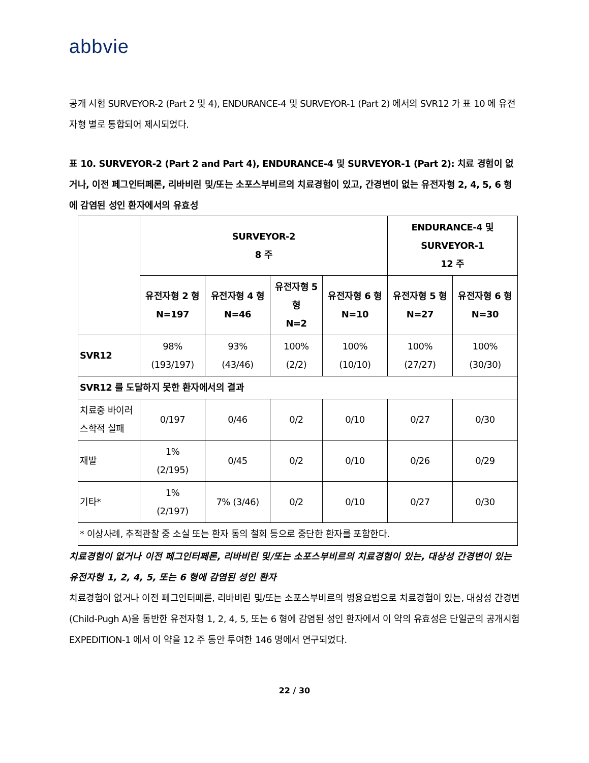abbvie
공개 시험 SURVEYOR-2 (Part 2 및 4), ENDURANCE-4 및 SURVEYOR-1 (Part 2) 에서의 SVR12 가 표 10 에 유전자형 별로 통합되어 제시되었다.
표 10. SURVEYOR-2 (Part 2 and Part 4), ENDURANCE-4 및 SURVEYOR-1 (Part 2): 치료 경험이 없거나, 이전 페그인터페론, 리바비린 및/또는 소포스부비르의 치료경험이 있고, 간경변이 없는 유전자형 2, 4, 5, 6 형에 감염된 성인 환자에서의 유효성
| | SURVEYOR-2 8 주 | | | | ENDURANCE-4 및 SURVEYOR-1 12 주 | |
| --- | --- | --- | --- | --- | --- | --- |
| | 유전자형 2 형 N=197 | 유전자형 4 형 N=46 | 유전자형 5 형 N=2 | 유전자형 6 형 N=10 | 유전자형 5 형 N=27 | 유전자형 6 형 N=30 |
| SVR12 | 98% (193/197) | 93% (43/46) | 100% (2/2) | 100% (10/10) | 100% (27/27) | 100% (30/30) |
| SVR12 를 도달하지 못한 환자에서의 결과 | | | | | | |
| 치료중 바이러스학적 실패 | 0/197 | 0/46 | 0/2 | 0/10 | 0/27 | 0/30 |
| 재발 | 1% (2/195) | 0/45 | 0/2 | 0/10 | 0/26 | 0/29 |
| 기타* | 1% (2/197) | 7% (3/46) | 0/2 | 0/10 | 0/27 | 0/30 |
| * 이상사례, 추적관찰 중 소실 또는 환자 동의 철회 등으로 중단한 환자를 포함한다. | | | | | | |
치료경험이 없거나 이전 페그인터페론, 리바비린 및/또는 소포스부비르의 치료경험이 있는, 대상성 간경변이 있는 유전자형 1, 2, 4, 5, 또는 6 형에 감염된 성인 환자
치료경험이 없거나 이전 페그인터페론, 리바비린 및/또는 소포스부비르의 병용요법으로 치료경험이 있는, 대상성 간경변(Child-Pugh A)을 동반한 유전자형 1, 2, 4, 5, 또는 6 형에 감염된 성인 환자에서 이 약의 유효성은 단일군의 공개시험 EXPEDITION-1 에서 이 약을 12 주 동안 투여한 146 명에서 연구되었다.
22 / 30